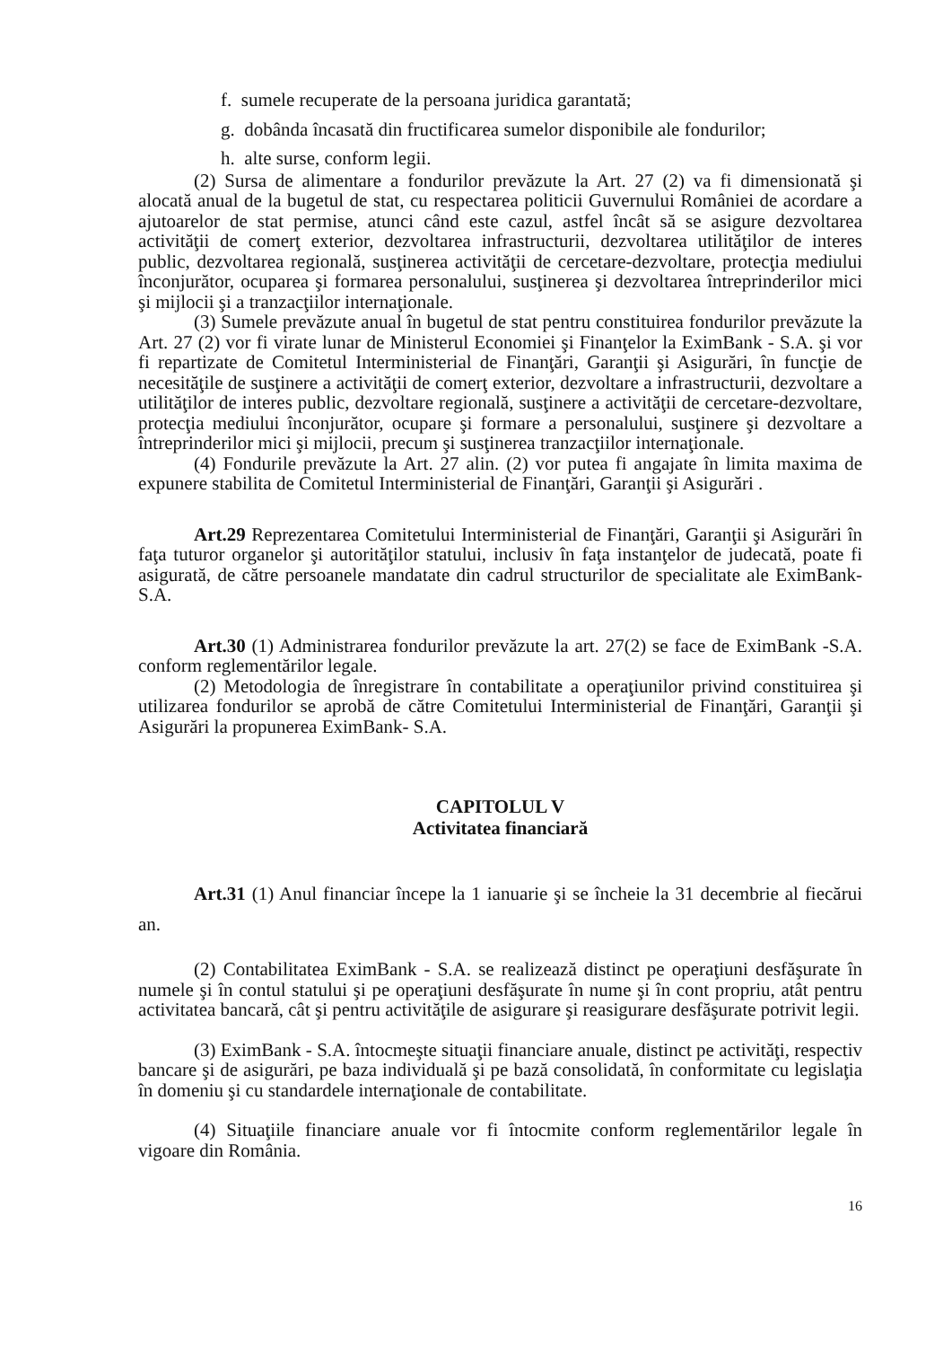f. sumele recuperate de la persoana juridica garantată;
g. dobânda încasată din fructificarea sumelor disponibile ale fondurilor;
h. alte surse, conform legii.
(2) Sursa de alimentare a fondurilor prevăzute la Art. 27 (2) va fi dimensionată şi alocată anual de la bugetul de stat, cu respectarea politicii Guvernului României de acordare a ajutoarelor de stat permise, atunci când este cazul, astfel încât să se asigure dezvoltarea activităţii de comerţ exterior, dezvoltarea infrastructurii, dezvoltarea utilităţilor de interes public, dezvoltarea regională, susţinerea activităţii de cercetare-dezvoltare, protecţia mediului înconjurător, ocuparea şi formarea personalului, susţinerea şi dezvoltarea întreprinderilor mici şi mijlocii şi a tranzacţiilor internaţionale.
(3) Sumele prevăzute anual în bugetul de stat pentru constituirea fondurilor prevăzute la Art. 27 (2) vor fi virate lunar de Ministerul Economiei şi Finanţelor la EximBank - S.A. şi vor fi repartizate de Comitetul Interministerial de Finanţări, Garanţii şi Asigurări, în funcţie de necesităţile de susţinere a activităţii de comerţ exterior, dezvoltare a infrastructurii, dezvoltare a utilităţilor de interes public, dezvoltare regională, susţinere a activităţii de cercetare-dezvoltare, protecţia mediului înconjurător, ocupare şi formare a personalului, susţinere şi dezvoltare a întreprinderilor mici şi mijlocii, precum şi susţinerea tranzacţiilor internaţionale.
(4) Fondurile prevăzute la Art. 27 alin. (2) vor putea fi angajate în limita maxima de expunere stabilita de Comitetul Interministerial de Finanţări, Garanţii şi Asigurări .
Art.29 Reprezentarea Comitetului Interministerial de Finanţări, Garanţii şi Asigurări în faţa tuturor organelor şi autorităţilor statului, inclusiv în faţa instanţelor de judecată, poate fi asigurată, de către persoanele mandatate din cadrul structurilor de specialitate ale EximBank- S.A.
Art.30 (1) Administrarea fondurilor prevăzute la art. 27(2) se face de EximBank -S.A. conform reglementărilor legale.
(2) Metodologia de înregistrare în contabilitate a operaţiunilor privind constituirea şi utilizarea fondurilor se aprobă de către Comitetului Interministerial de Finanţări, Garanţii şi Asigurări la propunerea EximBank- S.A.
CAPITOLUL V
Activitatea financiară
Art.31 (1) Anul financiar începe la 1 ianuarie şi se încheie la 31 decembrie al fiecărui an.
(2) Contabilitatea EximBank - S.A. se realizează distinct pe operaţiuni desfăşurate în numele şi în contul statului şi pe operaţiuni desfăşurate în nume şi în cont propriu, atât pentru activitatea bancară, cât şi pentru activităţile de asigurare şi reasigurare desfăşurate potrivit legii.
(3) EximBank - S.A. întocmeşte situaţii financiare anuale, distinct pe activităţi, respectiv bancare şi de asigurări, pe baza individuală şi pe bază consolidată, în conformitate cu legislaţia în domeniu şi cu standardele internaţionale de contabilitate.
(4) Situaţiile financiare anuale vor fi întocmite conform reglementărilor legale în vigoare din România.
16